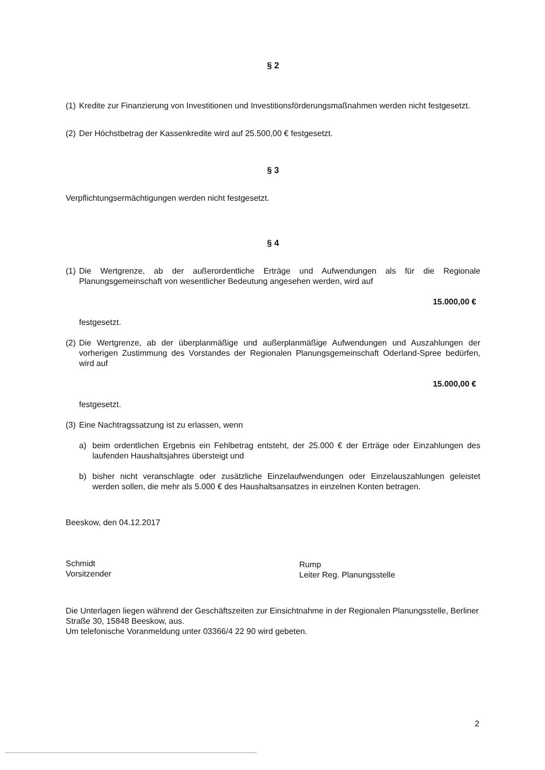§ 2
(1) Kredite zur Finanzierung von Investitionen und Investitionsförderungsmaßnahmen werden nicht festgesetzt.
(2) Der Höchstbetrag der Kassenkredite wird auf 25.500,00 € festgesetzt.
§ 3
Verpflichtungsermächtigungen werden nicht festgesetzt.
§ 4
(1) Die Wertgrenze, ab der außerordentliche Erträge und Aufwendungen als für die Regionale Planungsgemeinschaft von wesentlicher Bedeutung angesehen werden, wird auf
15.000,00 €
festgesetzt.
(2) Die Wertgrenze, ab der überplanmäßige und außerplanmäßige Aufwendungen und Auszahlungen der vorherigen Zustimmung des Vorstandes der Regionalen Planungsgemeinschaft Oderland-Spree bedürfen, wird auf
15.000,00 €
festgesetzt.
(3) Eine Nachtragssatzung ist zu erlassen, wenn
a) beim ordentlichen Ergebnis ein Fehlbetrag entsteht, der 25.000 € der Erträge oder Einzahlungen des laufenden Haushaltsjahres übersteigt und
b) bisher nicht veranschlagte oder zusätzliche Einzelaufwendungen oder Einzelauszahlungen geleistet werden sollen, die mehr als 5.000 € des Haushaltsansatzes in einzelnen Konten betragen.
Beeskow, den 04.12.2017
Schmidt
Vorsitzender
Rump
Leiter Reg. Planungsstelle
Die Unterlagen liegen während der Geschäftszeiten zur Einsichtnahme in der Regionalen Planungsstelle, Berliner Straße 30, 15848 Beeskow, aus.
Um telefonische Voranmeldung unter 03366/4 22 90 wird gebeten.
2